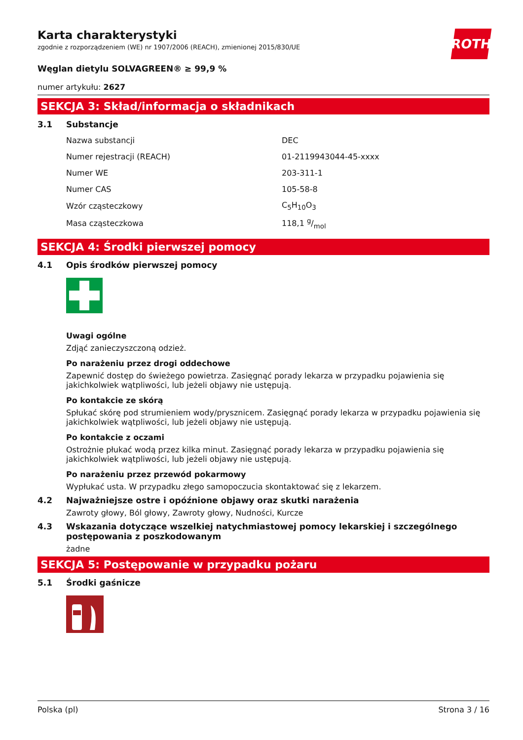ROTH
Karta charakterystyki
zgodnie z rozporządzeniem (WE) nr 1907/2006 (REACH), zmienionej 2015/830/UE
Węglan dietylu SOLVAGREEN® ≥ 99,9 %
numer artykułu: 2627
SEKCJA 3: Skład/informacja o składnikach
3.1 Substancje
| Nazwa substancji | DEC |
| Numer rejestracji (REACH) | 01-2119943044-45-xxxx |
| Numer WE | 203-311-1 |
| Numer CAS | 105-58-8 |
| Wzór cząsteczkowy | C<sub>5</sub>H<sub>10</sub>O<sub>3</sub> |
| Masa cząsteczkowa | 118,1 g/mol |
SEKCJA 4: Środki pierwszej pomocy
4.1 Opis środków pierwszej pomocy
Uwagi ogólne
Zdjąć zanieczyszczoną odzież.
Po narażeniu przez drogi oddechowe
Zapewnić dostęp do świeżego powietrza. Zasięgnąć porady lekarza w przypadku pojawienia się jakichkolwiek wątpliwości, lub jeżeli objawy nie ustępują.
Po kontakcie ze skórą
Spłukać skórę pod strumieniem wody/prysznicem. Zasięgnąć porady lekarza w przypadku pojawienia się jakichkolwiek wątpliwości, lub jeżeli objawy nie ustępują.
Po kontakcie z oczami
Ostrożnie płukać wodą przez kilka minut. Zasięgnąć porady lekarza w przypadku pojawienia się jakichkolwiek wątpliwości, lub jeżeli objawy nie ustępują.
Po narażeniu przez przewód pokarmowy
Wypłukać usta. W przypadku złego samopoczucia skontaktować się z lekarzem.
4.2 Najważniejsze ostre i opóźnione objawy oraz skutki narażenia
Zawroty głowy, Ból głowy, Zawroty głowy, Nudności, Kurcze
4.3 Wskazania dotyczące wszelkiej natychmiastowej pomocy lekarskiej i szczególnego postępowania z poszkodowanym
żadne
SEKCJA 5: Postępowanie w przypadku pożaru
5.1 Środki gaśnicze
Polska (pl) Strona 3 / 16